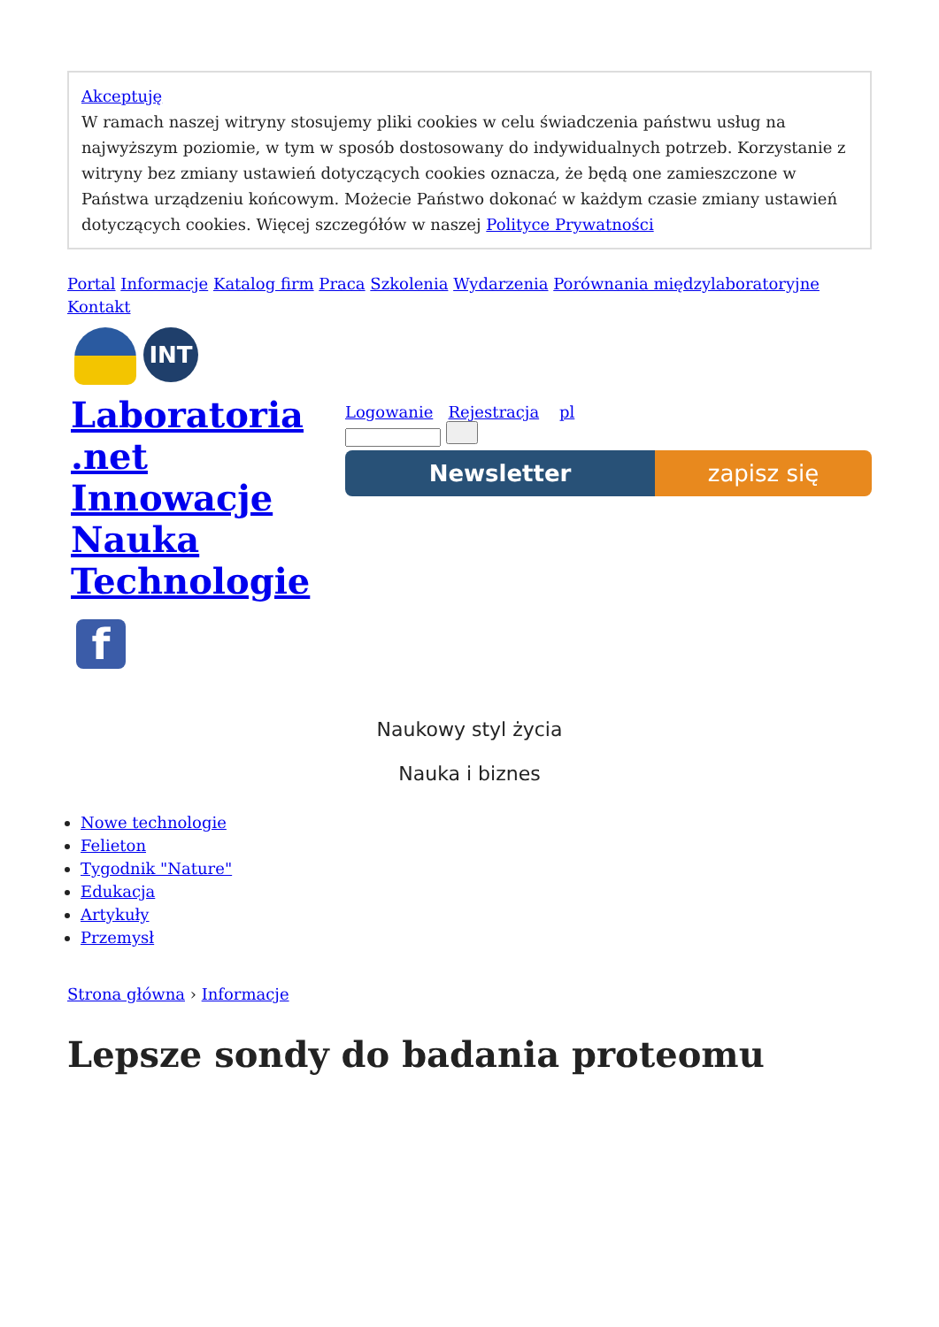Akceptuję
W ramach naszej witryny stosujemy pliki cookies w celu świadczenia państwu usług na najwyższym poziomie, w tym w sposób dostosowany do indywidualnych potrzeb. Korzystanie z witryny bez zmiany ustawień dotyczących cookies oznacza, że będą one zamieszczone w Państwa urządzeniu końcowym. Możecie Państwo dokonać w każdym czasie zmiany ustawień dotyczących cookies. Więcej szczegółów w naszej Polityce Prywatności
Portal Informacje Katalog firm Praca Szkolenia Wydarzenia Porównania międzylaboratoryjne Kontakt
INT
Laboratoria .net Innowacje Nauka Technologie
Logowanie Rejestracja pl
Newsletter zapisz się
f
Naukowy styl życia
Nauka i biznes
Nowe technologie
Felieton
Tygodnik "Nature"
Edukacja
Artykuły
Przemysł
Strona główna › Informacje
Lepsze sondy do badania proteomu